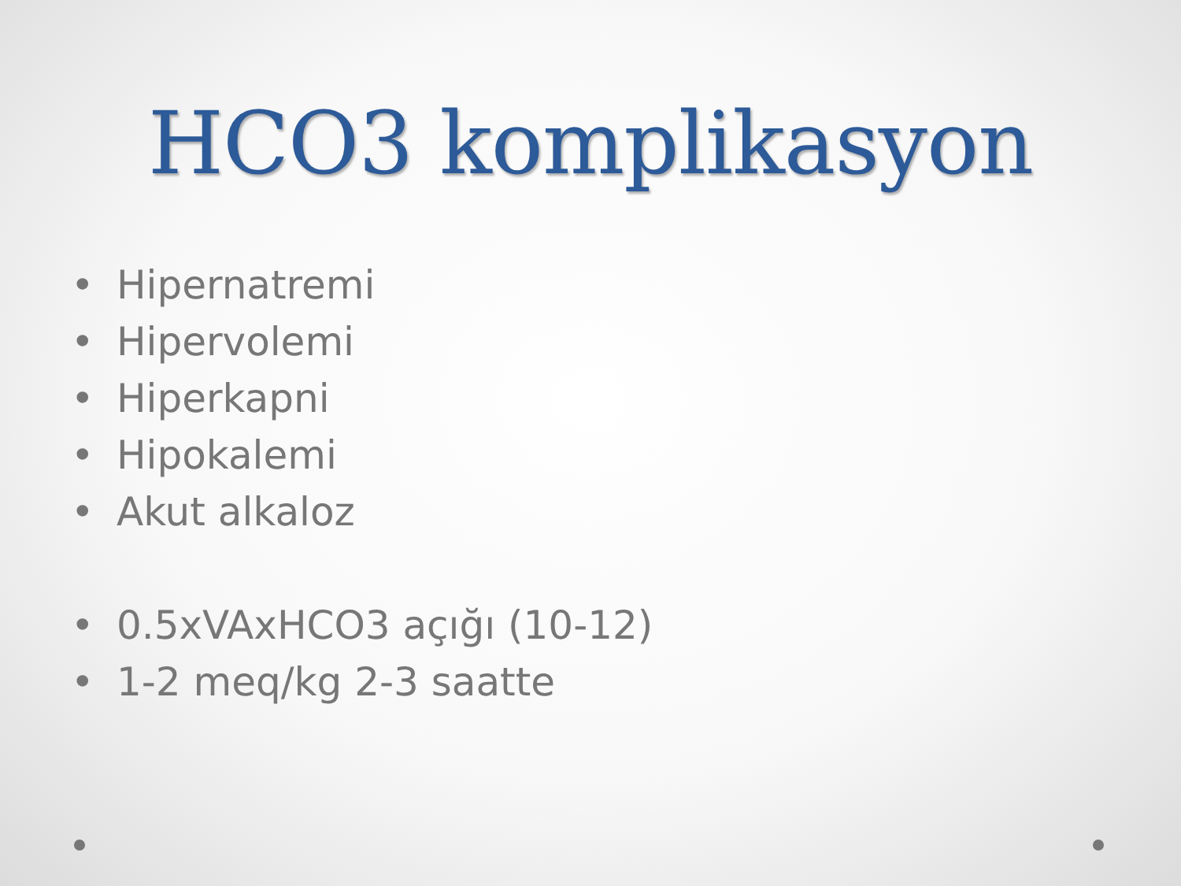HCO3 komplikasyon
• Hipernatremi
• Hipervolemi
• Hiperkapni
• Hipokalemi
• Akut alkaloz
• 0.5xVAxHCO3 açığı (10-12)
• 1-2 meq/kg 2-3 saatte